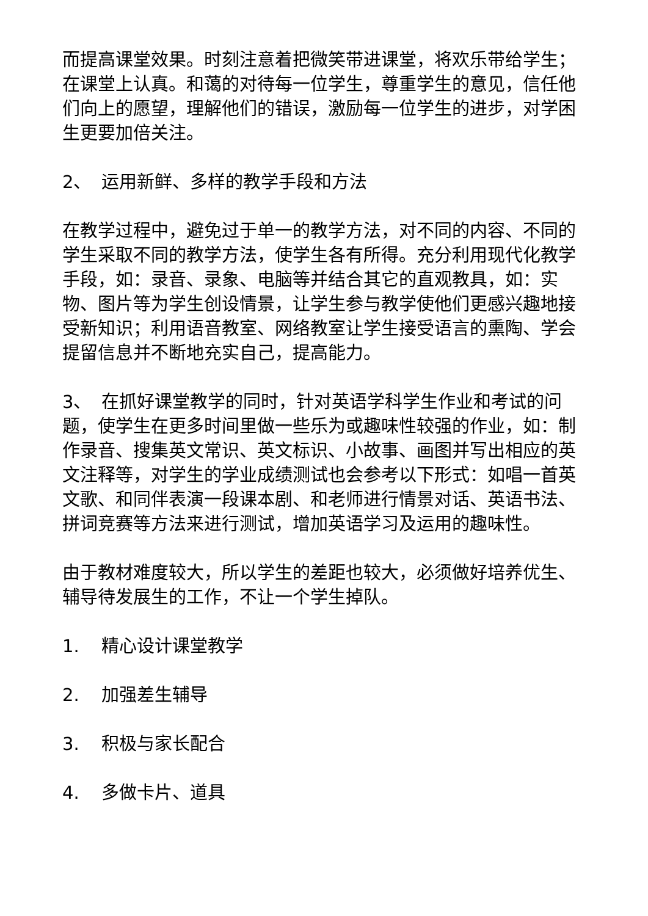而提高课堂效果。时刻注意着把微笑带进课堂，将欢乐带给学生；在课堂上认真。和蔼的对待每一位学生，尊重学生的意见，信任他们向上的愿望，理解他们的错误，激励每一位学生的进步，对学困生更要加倍关注。
2、 运用新鲜、多样的教学手段和方法
在教学过程中，避免过于单一的教学方法，对不同的内容、不同的学生采取不同的教学方法，使学生各有所得。充分利用现代化教学手段，如：录音、录象、电脑等并结合其它的直观教具，如：实物、图片等为学生创设情景，让学生参与教学使他们更感兴趣地接受新知识；利用语音教室、网络教室让学生接受语言的熏陶、学会提留信息并不断地充实自己，提高能力。
3、 在抓好课堂教学的同时，针对英语学科学生作业和考试的问题，使学生在更多时间里做一些乐为或趣味性较强的作业，如：制作录音、搜集英文常识、英文标识、小故事、画图并写出相应的英文注释等，对学生的学业成绩测试也会参考以下形式：如唱一首英文歌、和同伴表演一段课本剧、和老师进行情景对话、英语书法、拼词竞赛等方法来进行测试，增加英语学习及运用的趣味性。
由于教材难度较大，所以学生的差距也较大，必须做好培养优生、辅导待发展生的工作，不让一个学生掉队。
1. 精心设计课堂教学
2. 加强差生辅导
3. 积极与家长配合
4. 多做卡片、道具